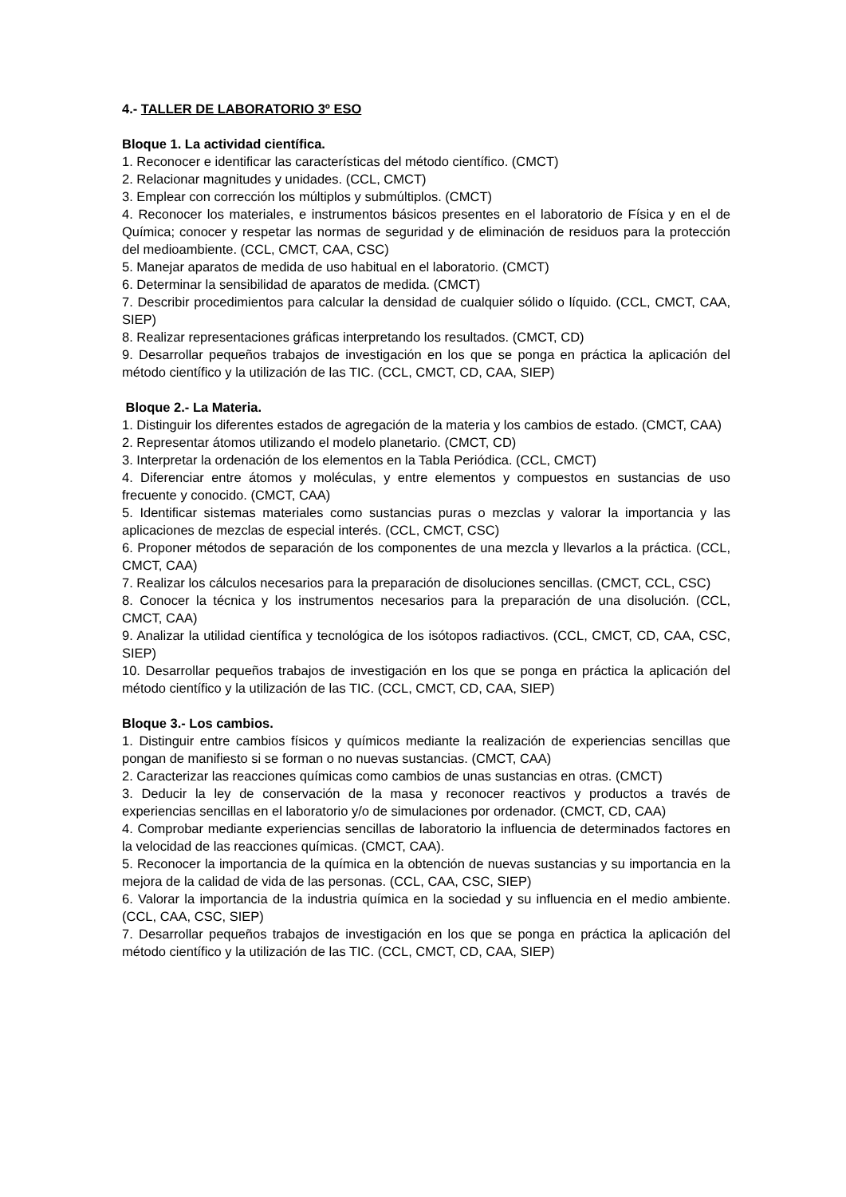4.- TALLER DE LABORATORIO 3º ESO
Bloque 1. La actividad científica.
1. Reconocer e identificar las características del método científico. (CMCT)
2. Relacionar magnitudes y unidades. (CCL, CMCT)
3. Emplear con corrección los múltiplos y submúltiplos. (CMCT)
4. Reconocer los materiales, e instrumentos básicos presentes en el laboratorio de Física y en el de Química; conocer y respetar las normas de seguridad y de eliminación de residuos para la protección del medioambiente. (CCL, CMCT, CAA, CSC)
5. Manejar aparatos de medida de uso habitual en el laboratorio. (CMCT)
6. Determinar la sensibilidad de aparatos de medida. (CMCT)
7. Describir procedimientos para calcular la densidad de cualquier sólido o líquido. (CCL, CMCT, CAA, SIEP)
8. Realizar representaciones gráficas interpretando los resultados. (CMCT, CD)
9. Desarrollar pequeños trabajos de investigación en los que se ponga en práctica la aplicación del método científico y la utilización de las TIC. (CCL, CMCT, CD, CAA, SIEP)
Bloque 2.- La Materia.
1. Distinguir los diferentes estados de agregación de la materia y los cambios de estado. (CMCT, CAA)
2. Representar átomos utilizando el modelo planetario. (CMCT, CD)
3. Interpretar la ordenación de los elementos en la Tabla Periódica. (CCL, CMCT)
4. Diferenciar entre átomos y moléculas, y entre elementos y compuestos en sustancias de uso frecuente y conocido. (CMCT, CAA)
5. Identificar sistemas materiales como sustancias puras o mezclas y valorar la importancia y las aplicaciones de mezclas de especial interés. (CCL, CMCT, CSC)
6. Proponer métodos de separación de los componentes de una mezcla y llevarlos a la práctica. (CCL, CMCT, CAA)
7. Realizar los cálculos necesarios para la preparación de disoluciones sencillas. (CMCT, CCL, CSC)
8. Conocer la técnica y los instrumentos necesarios para la preparación de una disolución. (CCL, CMCT, CAA)
9. Analizar la utilidad científica y tecnológica de los isótopos radiactivos. (CCL, CMCT, CD, CAA, CSC, SIEP)
10. Desarrollar pequeños trabajos de investigación en los que se ponga en práctica la aplicación del método científico y la utilización de las TIC. (CCL, CMCT, CD, CAA, SIEP)
Bloque 3.- Los cambios.
1. Distinguir entre cambios físicos y químicos mediante la realización de experiencias sencillas que pongan de manifiesto si se forman o no nuevas sustancias. (CMCT, CAA)
2. Caracterizar las reacciones químicas como cambios de unas sustancias en otras. (CMCT)
3. Deducir la ley de conservación de la masa y reconocer reactivos y productos a través de experiencias sencillas en el laboratorio y/o de simulaciones por ordenador. (CMCT, CD, CAA)
4. Comprobar mediante experiencias sencillas de laboratorio la influencia de determinados factores en la velocidad de las reacciones químicas. (CMCT, CAA).
5. Reconocer la importancia de la química en la obtención de nuevas sustancias y su importancia en la mejora de la calidad de vida de las personas. (CCL, CAA, CSC, SIEP)
6. Valorar la importancia de la industria química en la sociedad y su influencia en el medio ambiente. (CCL, CAA, CSC, SIEP)
7. Desarrollar pequeños trabajos de investigación en los que se ponga en práctica la aplicación del método científico y la utilización de las TIC. (CCL, CMCT, CD, CAA, SIEP)